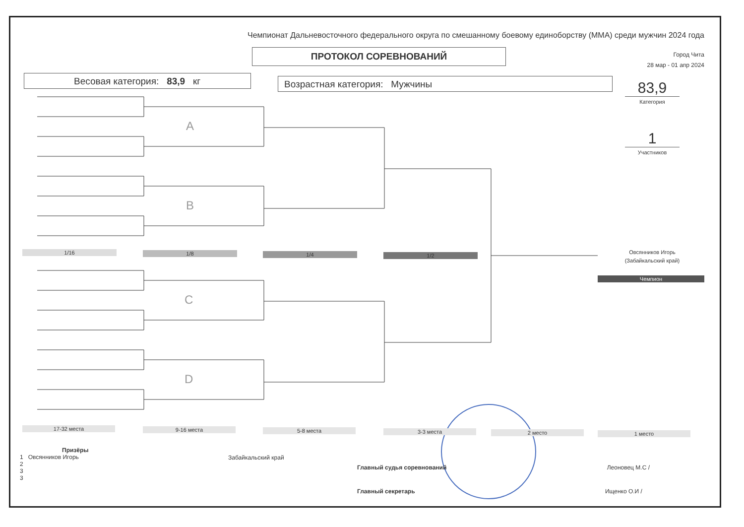Чемпионат Дальневосточного федерального округа по смешанному боевому единоборству (ММА) среди мужчин 2024 года
ПРОТОКОЛ СОРЕВНОВАНИЙ
Город Чита
28 мар - 01 апр 2024
Весовая категория: 83,9 кг Возрастная категория: Мужчины
83,9
Категория
1
Участников
A
B
C
D
1/16 1/8 1/4 1/2
Овсянников Игорь
(Забайкальский край)
Чемпион
17-32 места 9-16 места 5-8 места 3-3 места 2 место 1 место
Призёры
1 Овсянников Игорь
2
3
3
Забайкальский край
Главный судья соревнований Леоновец М.С /
Главный секретарь Ищенко О.И /